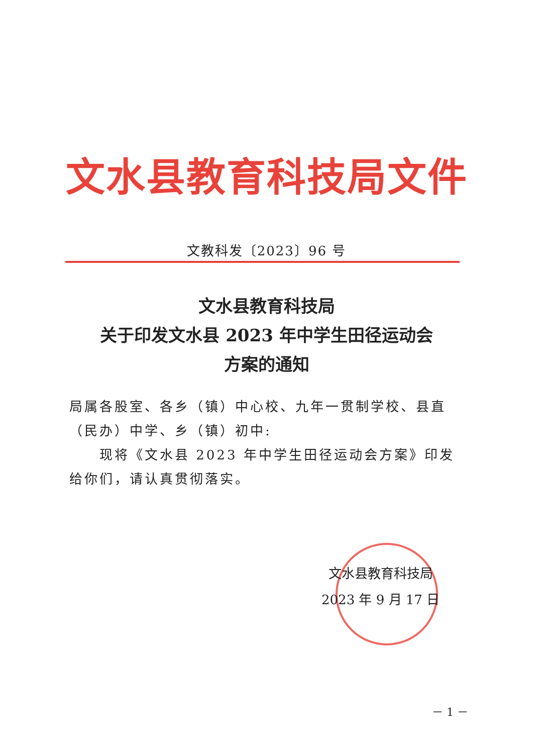文水县教育科技局文件
文教科发〔2023〕96 号
文水县教育科技局
关于印发文水县 2023 年中学生田径运动会
方案的通知
局属各股室、各乡（镇）中心校、九年一贯制学校、县直（民办）中学、乡（镇）初中:
  现将《文水县 2023 年中学生田径运动会方案》印发给你们，请认真贯彻落实。
文水县教育科技局
2023 年 9 月 17 日
－ 1 －